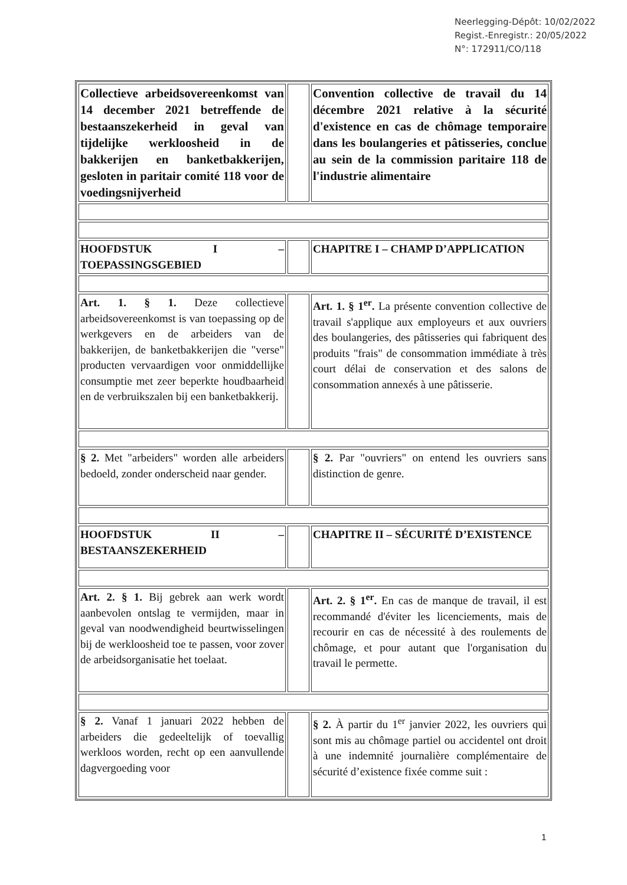Neerlegging-Dépôt: 10/02/2022
Regist.-Enregistr.: 20/05/2022
N°: 172911/CO/118
| Collectieve arbeidsovereenkomst van 14 december 2021 betreffende de bestaanszekerheid in geval van tijdelijke werkloosheid in de bakkerijen en banketbakkerijen, gesloten in paritair comité 118 voor de voedingsnijverheid | | Convention collective de travail du 14 décembre 2021 relative à la sécurité d'existence en cas de chômage temporaire dans les boulangeries et pâtisseries, conclue au sein de la commission paritaire 118 de l'industrie alimentaire |
| HOOFDSTUK I – TOEPASSINGSGEBIED | | CHAPITRE I – CHAMP D’APPLICATION |
| Art. 1. § 1. Deze collectieve arbeidsovereenkomst is van toepassing op de werkgevers en de arbeiders van de bakkerijen, de banketbakkerijen die "verse" producten vervaardigen voor onmiddellijke consumptie met zeer beperkte houdbaarheid en de verbruikszalen bij een banketbakkerij. | | Art. 1. § 1<sup>er</sup>. La présente convention collective de travail s'applique aux employeurs et aux ouvriers des boulangeries, des pâtisseries qui fabriquent des produits "frais" de consommation immédiate à très court délai de conservation et des salons de consommation annexés à une pâtisserie. |
| § 2. Met "arbeiders" worden alle arbeiders bedoeld, zonder onderscheid naar gender. | | § 2. Par "ouvriers" on entend les ouvriers sans distinction de genre. |
| HOOFDSTUK II – BESTAANSZEKERHEID | | CHAPITRE II – SÉCURITÉ D’EXISTENCE |
| Art. 2. § 1. Bij gebrek aan werk wordt aanbevolen ontslag te vermijden, maar in geval van noodwendigheid beurtwisselingen bij de werkloosheid toe te passen, voor zover de arbeidsorganisatie het toelaat. | | Art. 2. § 1<sup>er</sup>. En cas de manque de travail, il est recommandé d'éviter les licenciements, mais de recourir en cas de nécessité à des roulements de chômage, et pour autant que l'organisation du travail le permette. |
| § 2. Vanaf 1 januari 2022 hebben de arbeiders die gedeeltelijk of toevallig werkloos worden, recht op een aanvullende dagvergoeding voor | | § 2. À partir du 1<sup>er</sup> janvier 2022, les ouvriers qui sont mis au chômage partiel ou accidentel ont droit à une indemnité journalière complémentaire de sécurité d’existence fixée comme suit : |
1